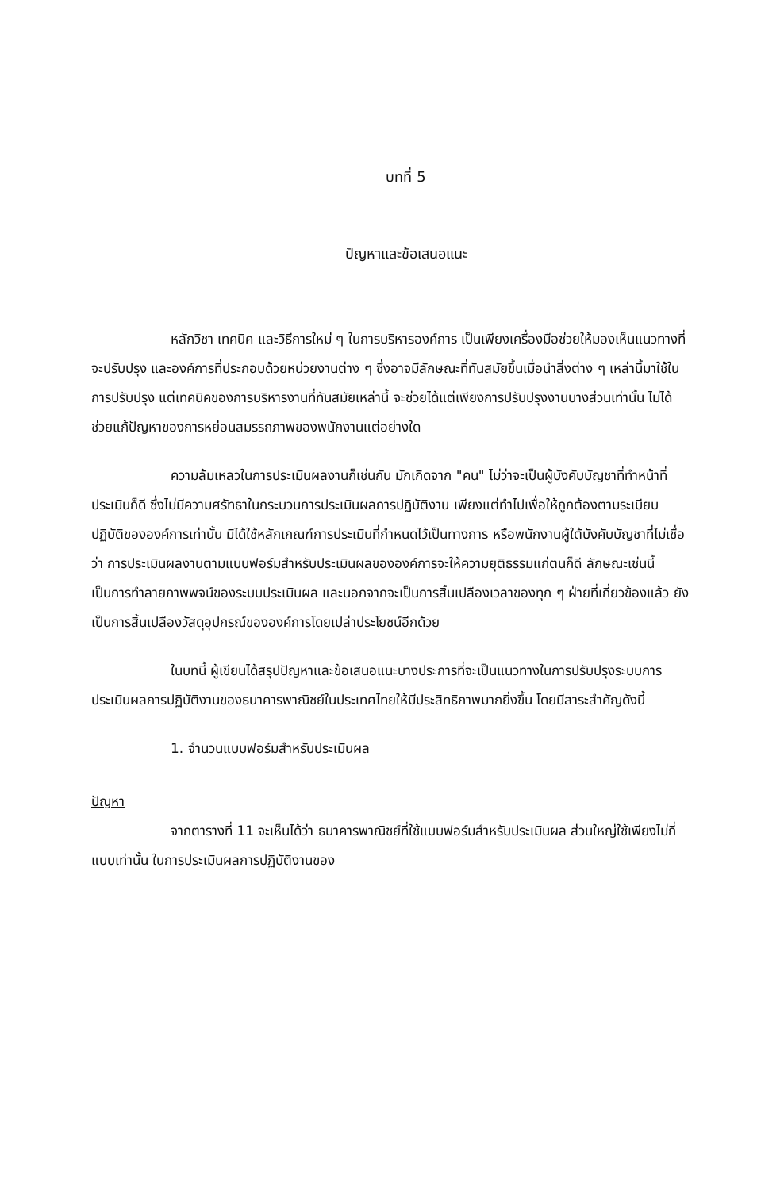บทที่ 5
ปัญหาและข้อเสนอแนะ
หลักวิชา เทคนิค และวิธีการใหม่ ๆ ในการบริหารองค์การ เป็นเพียงเครื่องมือช่วยให้มองเห็นแนวทางที่จะปรับปรุง และองค์การที่ประกอบด้วยหน่วยงานต่าง ๆ ซึ่งอาจมีลักษณะที่ทันสมัยขึ้นเมื่อนำสิ่งต่าง ๆ เหล่านี้มาใช้ในการปรับปรุง แต่เทคนิคของการบริหารงานที่ทันสมัยเหล่านี้ จะช่วยได้แต่เพียงการปรับปรุงงานบางส่วนเท่านั้น ไม่ได้ช่วยแก้ปัญหาของการหย่อนสมรรถภาพของพนักงานแต่อย่างใด
ความล้มเหลวในการประเมินผลงานก็เช่นกัน มักเกิดจาก "คน" ไม่ว่าจะเป็นผู้บังคับบัญชาที่ทำหน้าที่ประเมินก็ดี ซึ่งไม่มีความศรัทธาในกระบวนการประเมินผลการปฏิบัติงาน เพียงแต่ทำไปเพื่อให้ถูกต้องตามระเบียบปฏิบัติขององค์การเท่านั้น มิได้ใช้หลักเกณฑ์การประเมินที่กำหนดไว้เป็นทางการ หรือพนักงานผู้ใต้บังคับบัญชาที่ไม่เชื่อว่า การประเมินผลงานตามแบบฟอร์มสำหรับประเมินผลขององค์การจะให้ความยุติธรรมแก่ตนก็ดี ลักษณะเช่นนี้เป็นการทำลายภาพพจน์ของระบบประเมินผล และนอกจากจะเป็นการสิ้นเปลืองเวลาของทุก ๆ ฝ่ายที่เกี่ยวข้องแล้ว ยังเป็นการสิ้นเปลืองวัสดุอุปกรณ์ขององค์การโดยเปล่าประโยชน์อีกด้วย
ในบทนี้ ผู้เขียนได้สรุปปัญหาและข้อเสนอแนะบางประการที่จะเป็นแนวทางในการปรับปรุงระบบการประเมินผลการปฏิบัติงานของธนาคารพาณิชย์ในประเทศไทยให้มีประสิทธิภาพมากยิ่งขึ้น โดยมีสาระสำคัญดังนี้
1. จำนวนแบบฟอร์มสำหรับประเมินผล
ปัญหา
จากตารางที่ 11 จะเห็นได้ว่า ธนาคารพาณิชย์ที่ใช้แบบฟอร์มสำหรับประเมินผล ส่วนใหญ่ใช้เพียงไม่กี่แบบเท่านั้น ในการประเมินผลการปฏิบัติงานของ